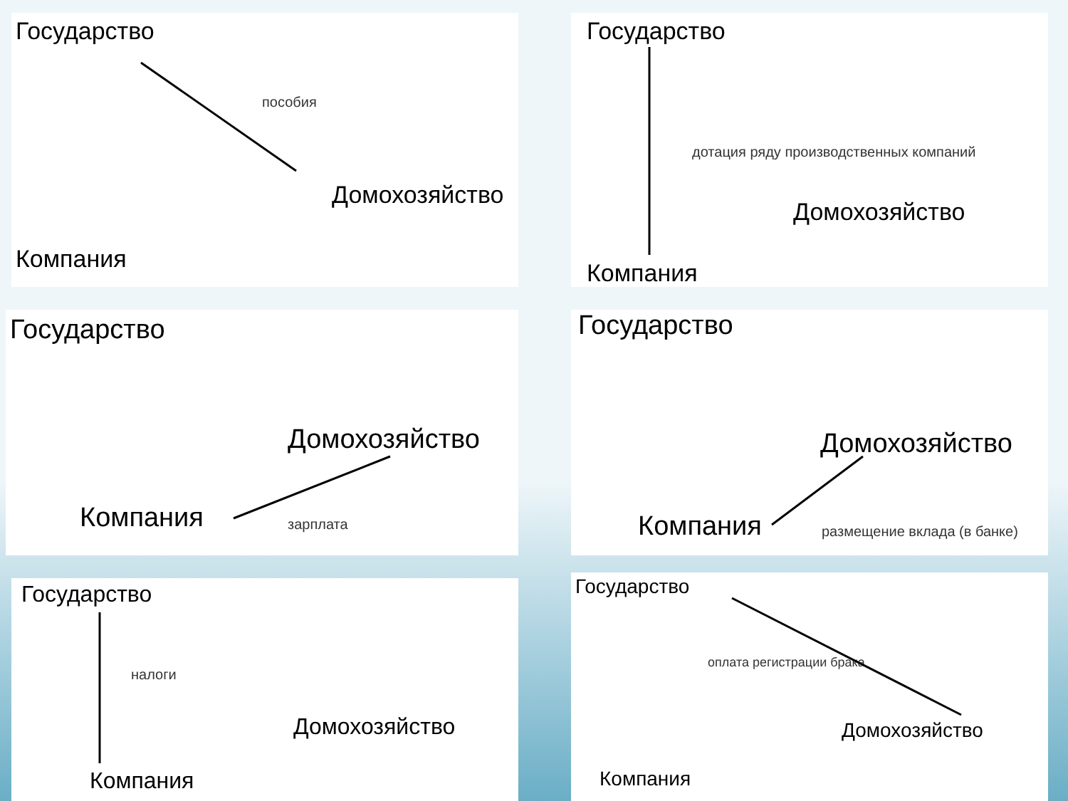Государство
пособия
Домохозяйство
Компания
Государство
дотация ряду производственных компаний
Домохозяйство
Компания
Государство
Домохозяйство
Компания зарплата
Государство
Домохозяйство
Компания размещение вклада (в банке)
Государство
налоги
Домохозяйство
Компания
Государство
оплата регистрации брака
Домохозяйство
Компания